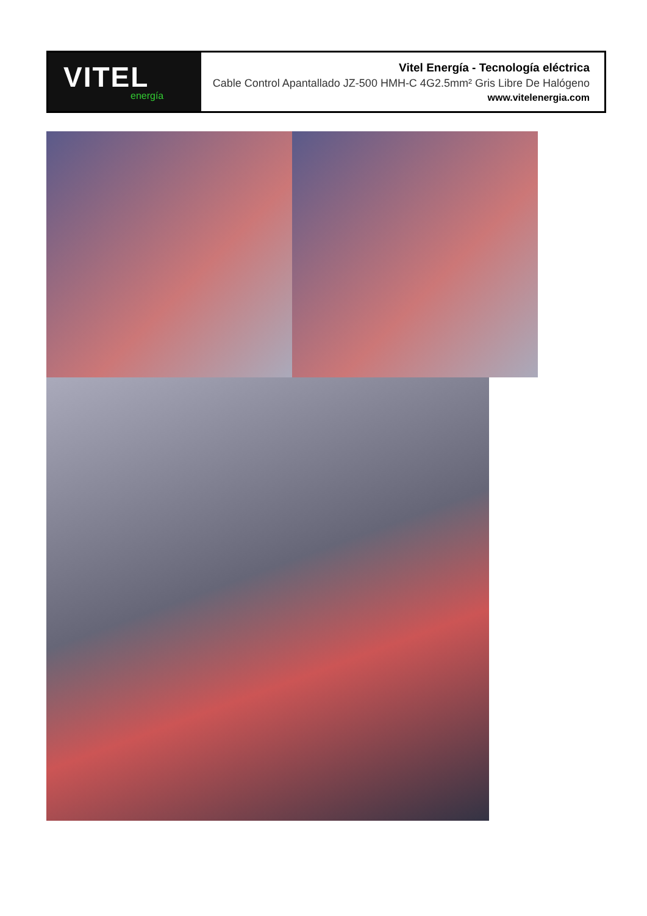VITEL
energía
Vitel Energía - Tecnología eléctrica
Cable Control Apantallado JZ-500 HMH-C 4G2.5mm² Gris Libre De Halógeno
www.vitelenergia.com